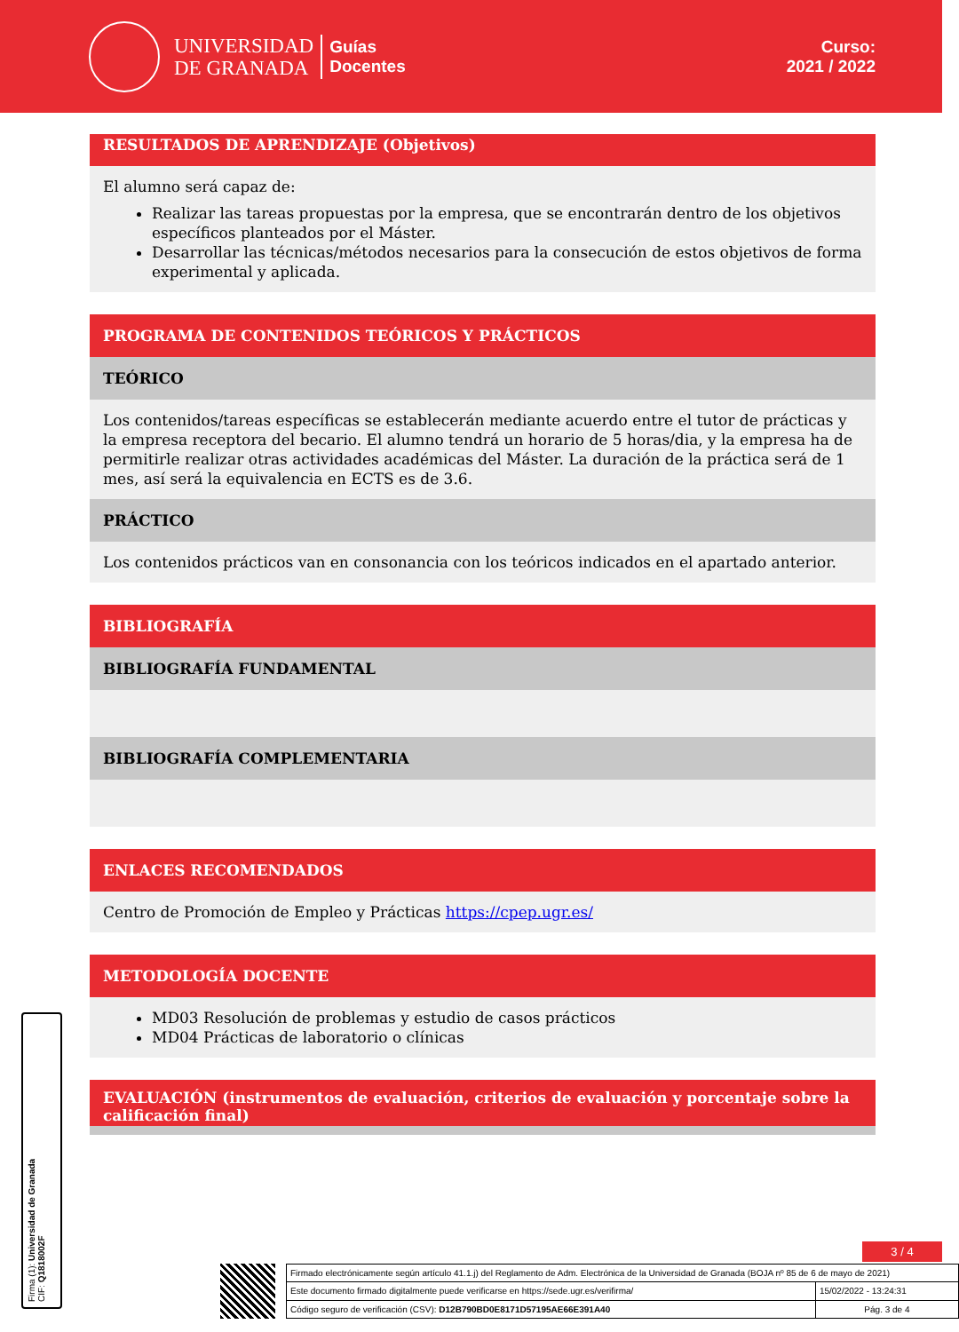UNIVERSIDAD
DE GRANADA
Guías
Docentes
Curso:
2021 / 2022
RESULTADOS DE APRENDIZAJE (Objetivos)
El alumno será capaz de:
Realizar las tareas propuestas por la empresa, que se encontrarán dentro de los objetivos específicos planteados por el Máster.
Desarrollar las técnicas/métodos necesarios para la consecución de estos objetivos de forma experimental y aplicada.
PROGRAMA DE CONTENIDOS TEÓRICOS Y PRÁCTICOS
TEÓRICO
Los contenidos/tareas específicas se establecerán mediante acuerdo entre el tutor de prácticas y la empresa receptora del becario. El alumno tendrá un horario de 5 horas/dia, y la empresa ha de permitirle realizar otras actividades académicas del Máster. La duración de la práctica será de 1 mes, así será la equivalencia en ECTS es de 3.6.
PRÁCTICO
Los contenidos prácticos van en consonancia con los teóricos indicados en el apartado anterior.
BIBLIOGRAFÍA
BIBLIOGRAFÍA FUNDAMENTAL
BIBLIOGRAFÍA COMPLEMENTARIA
ENLACES RECOMENDADOS
Centro de Promoción de Empleo y Prácticas https://cpep.ugr.es/
METODOLOGÍA DOCENTE
MD03 Resolución de problemas y estudio de casos prácticos
MD04 Prácticas de laboratorio o clínicas
EVALUACIÓN (instrumentos de evaluación, criterios de evaluación y porcentaje sobre la calificación final)
Firma (1): Universidad de Granada
CIF: Q1818002F
3 / 4
| Firmado electrónicamente según artículo 41.1.j) del Reglamento de Adm. Electrónica de la Universidad de Granada (BOJA nº 85 de 6 de mayo de 2021) | |
| Este documento firmado digitalmente puede verificarse en https://sede.ugr.es/verifirma/ | 15/02/2022 - 13:24:31 |
| Código seguro de verificación (CSV): D12B790BD0E8171D57195AE66E391A40 | Pág. 3 de 4 |